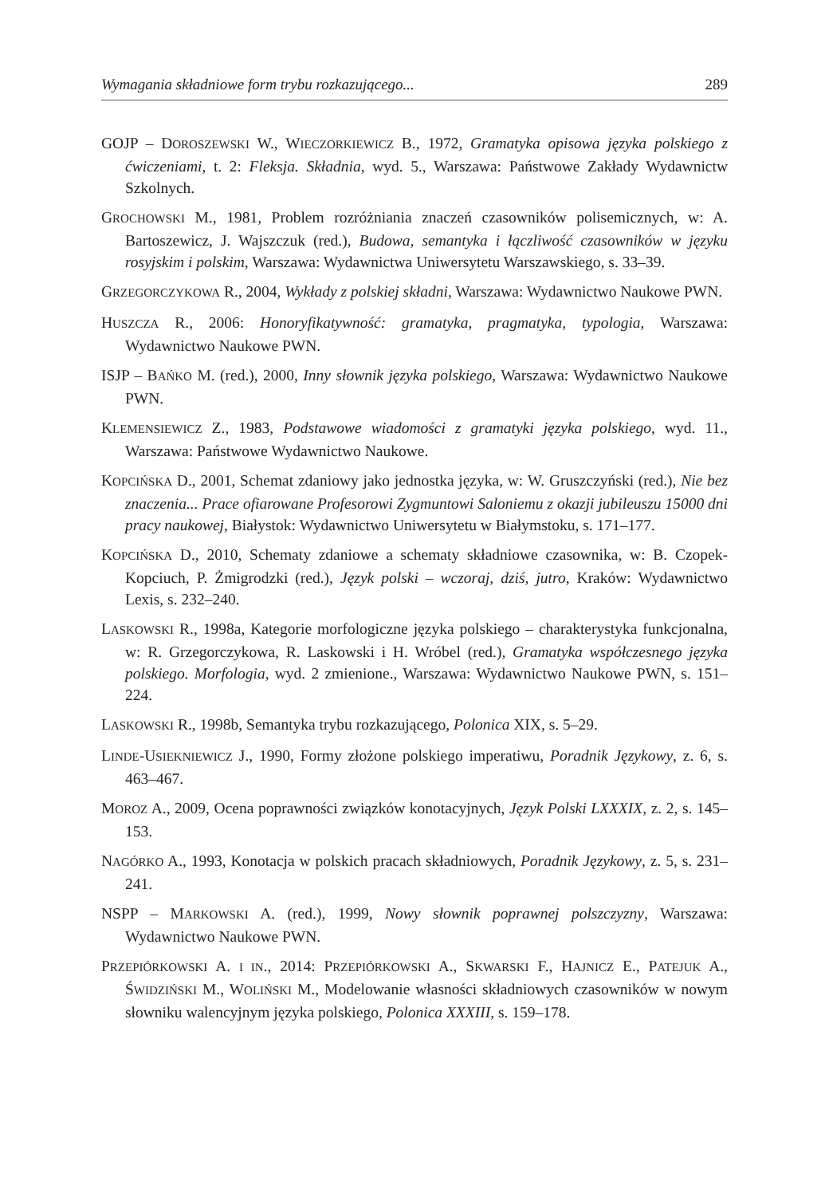Wymagania składniowe form trybu rozkazującego... 289
GOJP – DOROSZEWSKI W., WIECZORKIEWICZ B., 1972, Gramatyka opisowa języka polskiego z ćwiczeniami, t. 2: Fleksja. Składnia, wyd. 5., Warszawa: Państwowe Zakłady Wydawnictw Szkolnych.
GROCHOWSKI M., 1981, Problem rozróżniania znaczeń czasowników polisemicznych, w: A. Bartoszewicz, J. Wajszczuk (red.), Budowa, semantyka i łączliwość czasowników w języku rosyjskim i polskim, Warszawa: Wydawnictwa Uniwersytetu Warszawskiego, s. 33–39.
GRZEGORCZYKOWA R., 2004, Wykłady z polskiej składni, Warszawa: Wydawnictwo Naukowe PWN.
HUSZCZA R., 2006: Honoryfikatywność: gramatyka, pragmatyka, typologia, Warszawa: Wydawnictwo Naukowe PWN.
ISJP – BAŃKO M. (red.), 2000, Inny słownik języka polskiego, Warszawa: Wydawnictwo Naukowe PWN.
KLEMENSIEWICZ Z., 1983, Podstawowe wiadomości z gramatyki języka polskiego, wyd. 11., Warszawa: Państwowe Wydawnictwo Naukowe.
KOPCIŃSKA D., 2001, Schemat zdaniowy jako jednostka języka, w: W. Gruszczyński (red.), Nie bez znaczenia... Prace ofiarowane Profesorowi Zygmuntowi Saloniemu z okazji jubileuszu 15000 dni pracy naukowej, Białystok: Wydawnictwo Uniwersytetu w Białymstoku, s. 171–177.
KOPCIŃSKA D., 2010, Schematy zdaniowe a schematy składniowe czasownika, w: B. Czopek-Kopciuch, P. Żmigrodzki (red.), Język polski – wczoraj, dziś, jutro, Kraków: Wydawnictwo Lexis, s. 232–240.
LASKOWSKI R., 1998a, Kategorie morfologiczne języka polskiego – charakterystyka funkcjonalna, w: R. Grzegorczykowa, R. Laskowski i H. Wróbel (red.), Gramatyka współczesnego języka polskiego. Morfologia, wyd. 2 zmienione., Warszawa: Wydawnictwo Naukowe PWN, s. 151–224.
LASKOWSKI R., 1998b, Semantyka trybu rozkazującego, Polonica XIX, s. 5–29.
LINDE-USIEKNIEWICZ J., 1990, Formy złożone polskiego imperatiwu, Poradnik Językowy, z. 6, s. 463–467.
MOROZ A., 2009, Ocena poprawności związków konotacyjnych, Język Polski LXXXIX, z. 2, s. 145–153.
NAGÓRKO A., 1993, Konotacja w polskich pracach składniowych, Poradnik Językowy, z. 5, s. 231–241.
NSPP – MARKOWSKI A. (red.), 1999, Nowy słownik poprawnej polszczyzny, Warszawa: Wydawnictwo Naukowe PWN.
PRZEPIÓRKOWSKI A. I IN., 2014: PRZEPIÓRKOWSKI A., SKWARSKI F., HAJNICZ E., PATEJUK A., ŚWIDZIŃSKI M., WOLIŃSKI M., Modelowanie własności składniowych czasowników w nowym słowniku walencyjnym języka polskiego, Polonica XXXIII, s. 159–178.